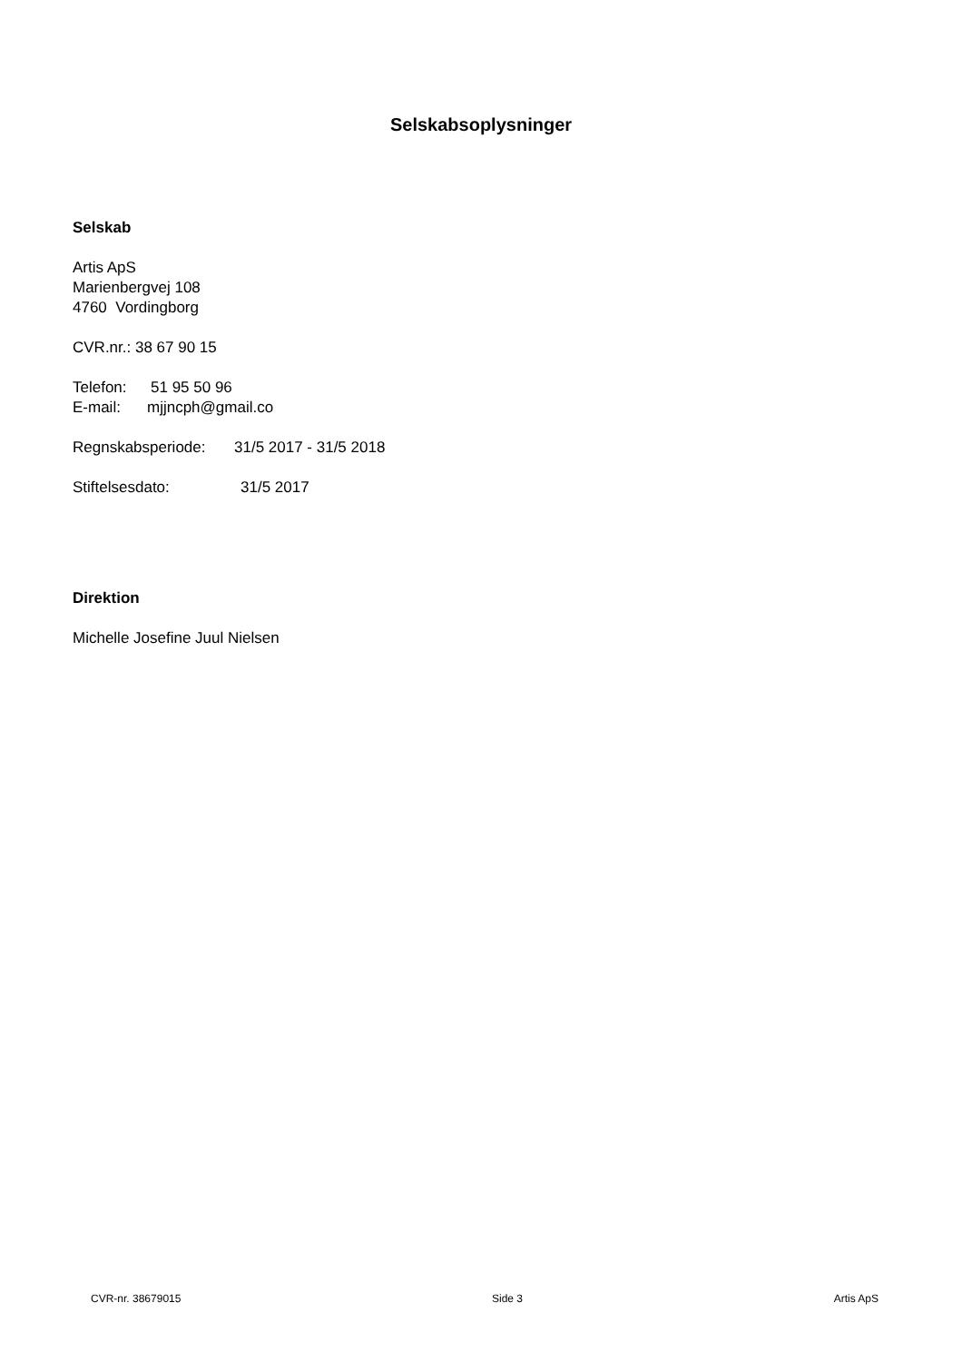Selskabsoplysninger
Selskab
Artis ApS
Marienbergvej 108
4760 Vordingborg
CVR.nr.: 38 67 90 15
Telefon: 51 95 50 96
E-mail: mjjncph@gmail.co
Regnskabsperiode: 31/5 2017 - 31/5 2018
Stiftelsesdato: 31/5 2017
Direktion
Michelle Josefine Juul Nielsen
CVR-nr. 38679015 Side 3 Artis ApS